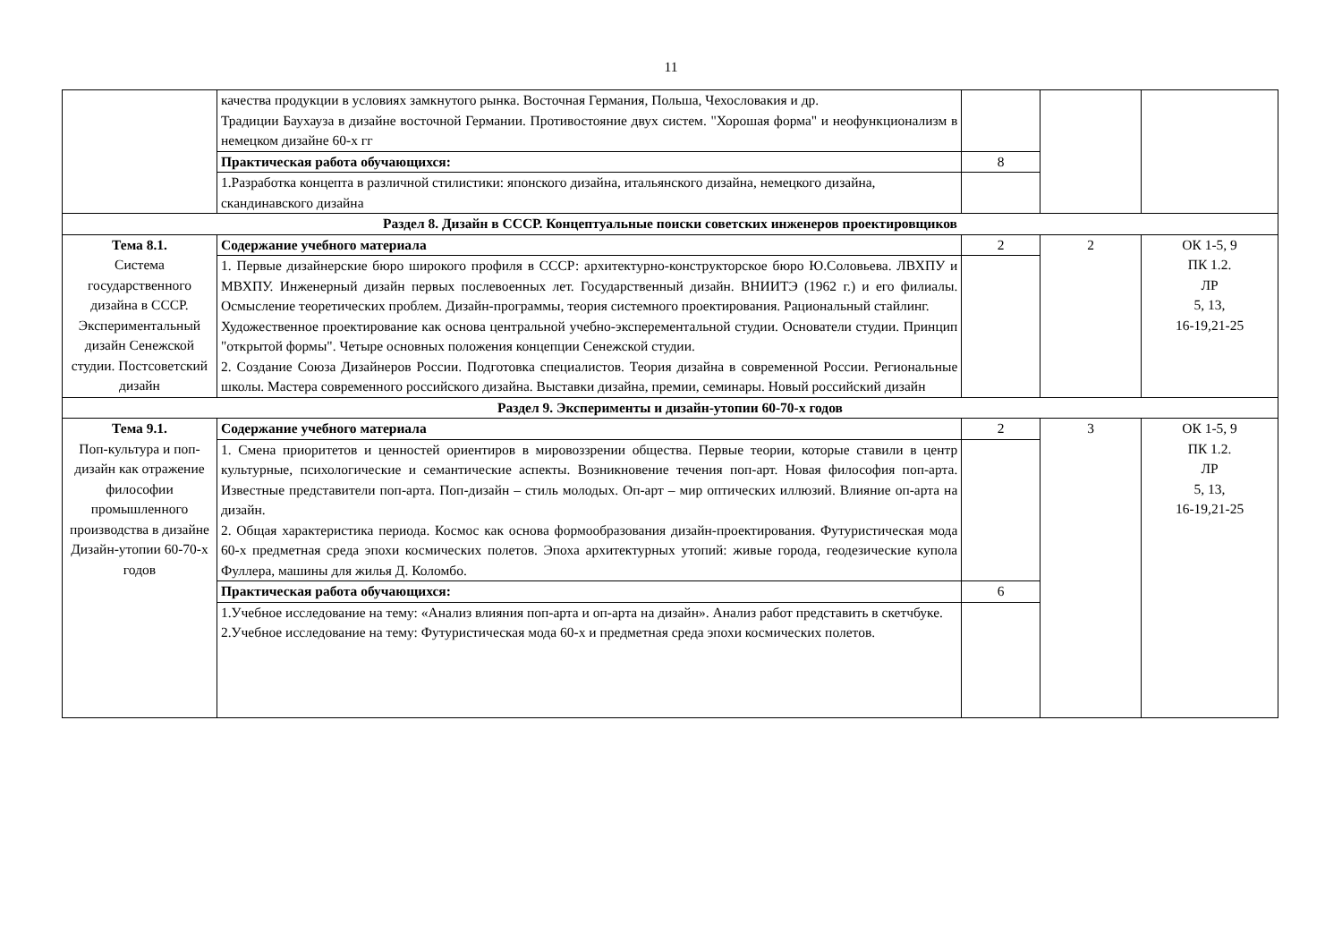11
| | качества продукции в условиях замкнутого рынка. Восточная Германия, Польша, Чехословакия и др. Традиции Баухауза в дизайне восточной Германии. Противостояние двух систем. "Хорошая форма" и неофункционализм в немецком дизайне 60-х гг | | | |
| | Практическая работа обучающихся: | 8 | | |
| | 1.Разработка концепта в различной стилистики: японского дизайна, итальянского дизайна, немецкого дизайна, скандинавского дизайна | | | |
| Раздел 8. Дизайн в СССР. Концептуальные поиски советских инженеров проектировщиков | | | | |
| Тема 8.1. Система государственного дизайна в СССР. Экспериментальный дизайн Сенежской студии. Постсоветский дизайн | Содержание учебного материала | 2 | 2 | ОК 1-5, 9 ПК 1.2. ЛР 5, 13, 16-19,21-25 |
| | 1. Первые дизайнерские бюро широкого профиля в СССР: архитектурно-конструкторское бюро Ю.Соловьева. ЛВХПУ и МВХПУ. Инженерный дизайн первых послевоенных лет. Государственный дизайн. ВНИИТЭ (1962 г.) и его филиалы. Осмысление теоретических проблем. Дизайн-программы, теория системного проектирования. Рациональный стайлинг. Художественное проектирование как основа центральной учебно-эксперементальной студии. Основатели студии. Принцип "открытой формы". Четыре основных положения концепции Сенежской студии. 2. Создание Союза Дизайнеров России. Подготовка специалистов. Теория дизайна в современной России. Региональные школы. Мастера современного российского дизайна. Выставки дизайна, премии, семинары. Новый российский дизайн | | | |
| Раздел 9. Эксперименты и дизайн-утопии 60-70-х годов | | | | |
| Тема 9.1. Поп-культура и поп-дизайн как отражение философии промышленного производства в дизайне Дизайн-утопии 60-70-х годов | Содержание учебного материала | 2 | 3 | ОК 1-5, 9 ПК 1.2. ЛР 5, 13, 16-19,21-25 |
| | 1. Смена приоритетов и ценностей ориентиров в мировоззрении общества. Первые теории, которые ставили в центр культурные, психологические и семантические аспекты. Возникновение течения поп-арт. Новая философия поп-арта. Известные представители поп-арта. Поп-дизайн – стиль молодых. Оп-арт – мир оптических иллюзий. Влияние оп-арта на дизайн. 2. Общая характеристика периода. Космос как основа формообразования дизайн-проектирования. Футуристическая мода 60-х предметная среда эпохи космических полетов. Эпоха архитектурных утопий: живые города, геодезические купола Фуллера, машины для жилья Д. Коломбо. | | | |
| | Практическая работа обучающихся: | 6 | | |
| | 1.Учебное исследование на тему: «Анализ влияния поп-арта и оп-арта на дизайн». Анализ работ представить в скетчбуке. 2.Учебное исследование на тему: Футуристическая мода 60-х и предметная среда эпохи космических полетов. | | | |